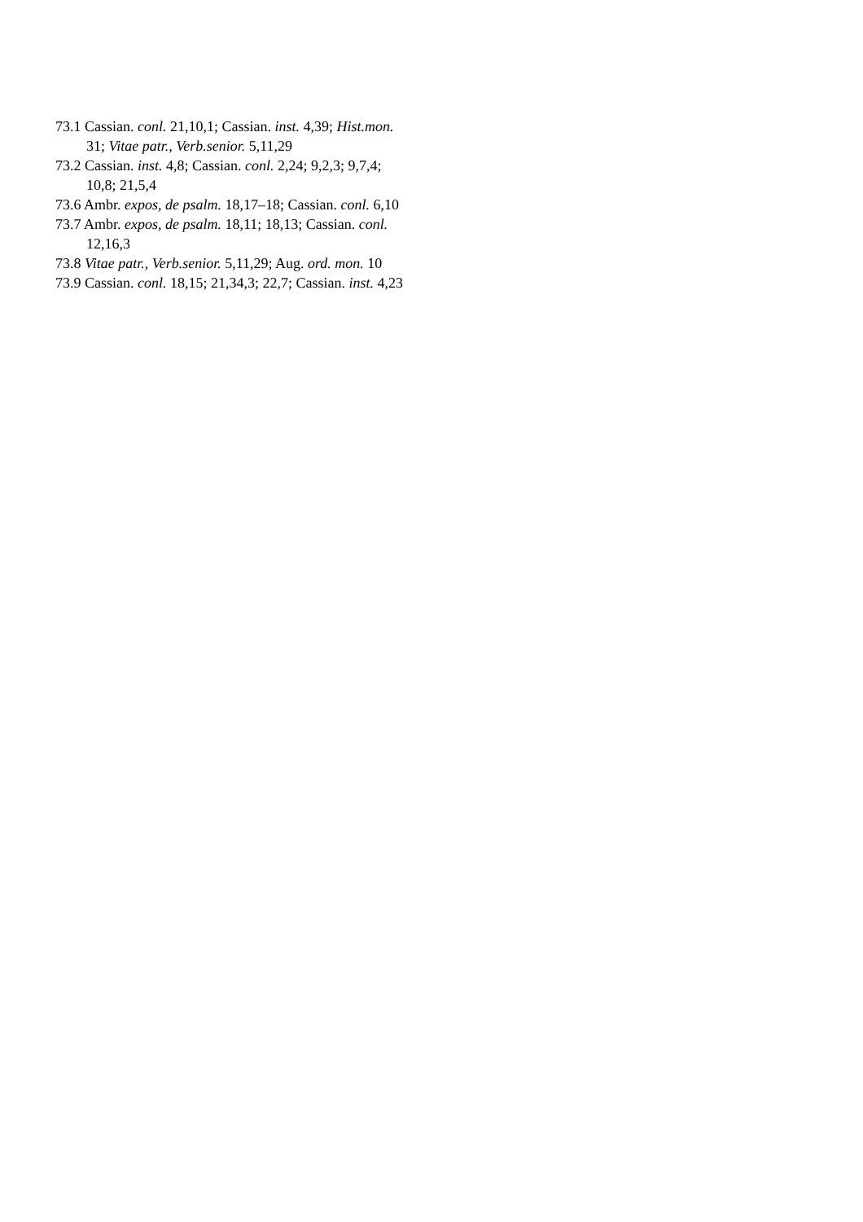73.1 Cassian. conl. 21,10,1; Cassian. inst. 4,39; Hist.mon. 31; Vitae patr., Verb.senior. 5,11,29
73.2 Cassian. inst. 4,8; Cassian. conl. 2,24; 9,2,3; 9,7,4; 10,8; 21,5,4
73.6 Ambr. expos, de psalm. 18,17–18; Cassian. conl. 6,10
73.7 Ambr. expos, de psalm. 18,11; 18,13; Cassian. conl. 12,16,3
73.8 Vitae patr., Verb.senior. 5,11,29; Aug. ord. mon. 10
73.9 Cassian. conl. 18,15; 21,34,3; 22,7; Cassian. inst. 4,23